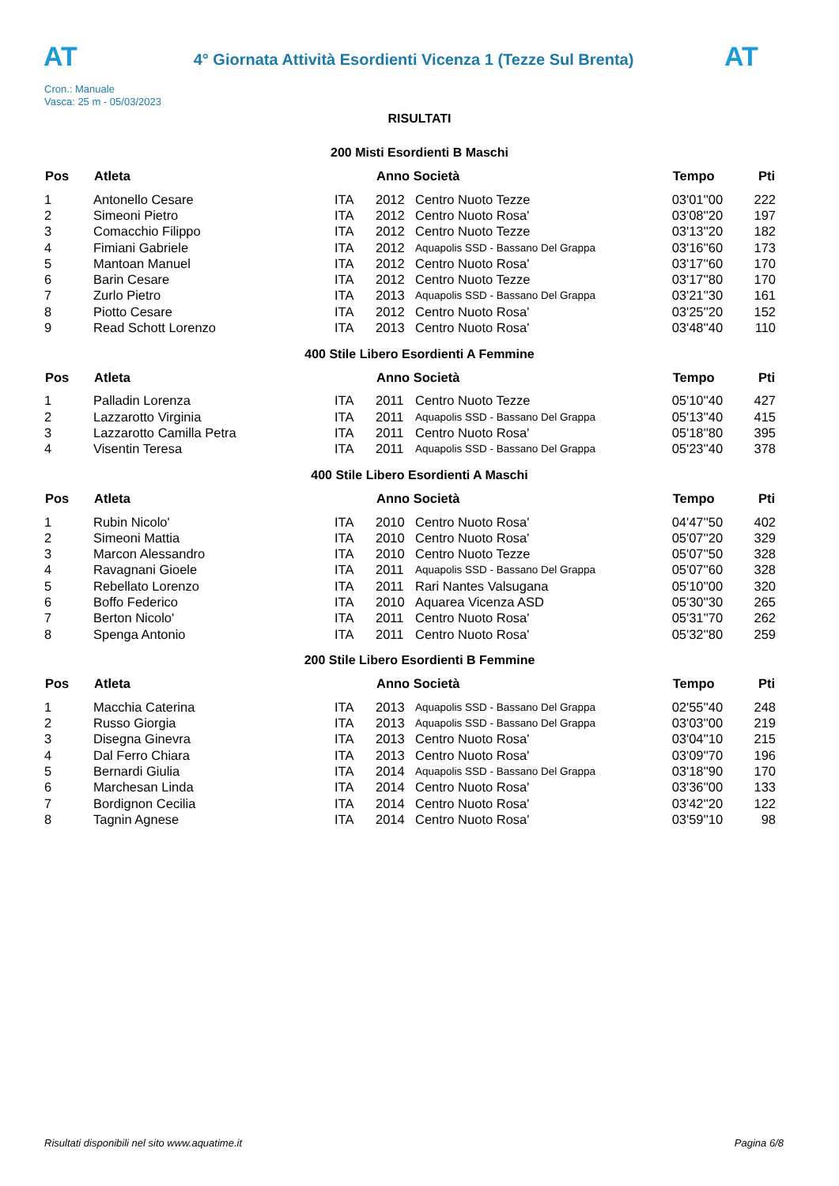AT
4° Giornata Attività Esordienti Vicenza 1 (Tezze Sul Brenta)
AT
Cron.: Manuale
Vasca: 25 m - 05/03/2023
RISULTATI
200 Misti Esordienti B Maschi
| Pos | Atleta | | Anno Società | | Tempo | Pti |
| --- | --- | --- | --- | --- | --- | --- |
| 1 | Antonello Cesare | ITA | 2012 | Centro Nuoto Tezze | 03'01''00 | 222 |
| 2 | Simeoni Pietro | ITA | 2012 | Centro Nuoto Rosa' | 03'08''20 | 197 |
| 3 | Comacchio Filippo | ITA | 2012 | Centro Nuoto Tezze | 03'13''20 | 182 |
| 4 | Fimiani Gabriele | ITA | 2012 | Aquapolis SSD - Bassano Del Grappa | 03'16''60 | 173 |
| 5 | Mantoan Manuel | ITA | 2012 | Centro Nuoto Rosa' | 03'17''60 | 170 |
| 6 | Barin Cesare | ITA | 2012 | Centro Nuoto Tezze | 03'17''80 | 170 |
| 7 | Zurlo Pietro | ITA | 2013 | Aquapolis SSD - Bassano Del Grappa | 03'21''30 | 161 |
| 8 | Piotto Cesare | ITA | 2012 | Centro Nuoto Rosa' | 03'25''20 | 152 |
| 9 | Read Schott Lorenzo | ITA | 2013 | Centro Nuoto Rosa' | 03'48''40 | 110 |
400 Stile Libero Esordienti A Femmine
| Pos | Atleta | | Anno Società | | Tempo | Pti |
| --- | --- | --- | --- | --- | --- | --- |
| 1 | Palladin Lorenza | ITA | 2011 | Centro Nuoto Tezze | 05'10''40 | 427 |
| 2 | Lazzarotto Virginia | ITA | 2011 | Aquapolis SSD - Bassano Del Grappa | 05'13''40 | 415 |
| 3 | Lazzarotto Camilla Petra | ITA | 2011 | Centro Nuoto Rosa' | 05'18''80 | 395 |
| 4 | Visentin Teresa | ITA | 2011 | Aquapolis SSD - Bassano Del Grappa | 05'23''40 | 378 |
400 Stile Libero Esordienti A Maschi
| Pos | Atleta | | Anno Società | | Tempo | Pti |
| --- | --- | --- | --- | --- | --- | --- |
| 1 | Rubin Nicolo' | ITA | 2010 | Centro Nuoto Rosa' | 04'47''50 | 402 |
| 2 | Simeoni Mattia | ITA | 2010 | Centro Nuoto Rosa' | 05'07''20 | 329 |
| 3 | Marcon Alessandro | ITA | 2010 | Centro Nuoto Tezze | 05'07''50 | 328 |
| 4 | Ravagnani Gioele | ITA | 2011 | Aquapolis SSD - Bassano Del Grappa | 05'07''60 | 328 |
| 5 | Rebellato Lorenzo | ITA | 2011 | Rari Nantes Valsugana | 05'10''00 | 320 |
| 6 | Boffo Federico | ITA | 2010 | Aquarea Vicenza ASD | 05'30''30 | 265 |
| 7 | Berton Nicolo' | ITA | 2011 | Centro Nuoto Rosa' | 05'31''70 | 262 |
| 8 | Spenga Antonio | ITA | 2011 | Centro Nuoto Rosa' | 05'32''80 | 259 |
200 Stile Libero Esordienti B Femmine
| Pos | Atleta | | Anno Società | | Tempo | Pti |
| --- | --- | --- | --- | --- | --- | --- |
| 1 | Macchia Caterina | ITA | 2013 | Aquapolis SSD - Bassano Del Grappa | 02'55''40 | 248 |
| 2 | Russo Giorgia | ITA | 2013 | Aquapolis SSD - Bassano Del Grappa | 03'03''00 | 219 |
| 3 | Disegna Ginevra | ITA | 2013 | Centro Nuoto Rosa' | 03'04''10 | 215 |
| 4 | Dal Ferro Chiara | ITA | 2013 | Centro Nuoto Rosa' | 03'09''70 | 196 |
| 5 | Bernardi Giulia | ITA | 2014 | Aquapolis SSD - Bassano Del Grappa | 03'18''90 | 170 |
| 6 | Marchesan Linda | ITA | 2014 | Centro Nuoto Rosa' | 03'36''00 | 133 |
| 7 | Bordignon Cecilia | ITA | 2014 | Centro Nuoto Rosa' | 03'42''20 | 122 |
| 8 | Tagnin Agnese | ITA | 2014 | Centro Nuoto Rosa' | 03'59''10 | 98 |
Risultati disponibili nel sito www.aquatime.it Pagina 6/8